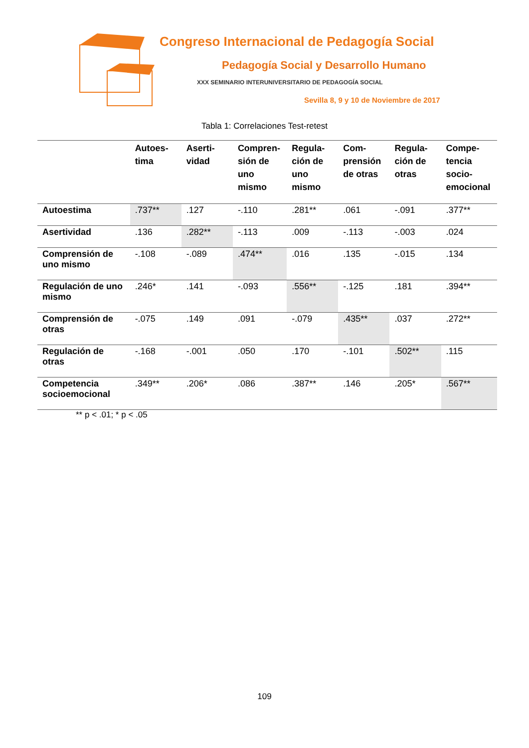Congreso Internacional de Pedagogía Social
Pedagogía Social y Desarrollo Humano
XXX SEMINARIO INTERUNIVERSITARIO DE PEDAGOGÍA SOCIAL
Sevilla 8, 9 y 10 de Noviembre de 2017
Tabla 1: Correlaciones Test-retest
| | Autoes-tima | Aserti-vidad | Compren-sión de uno mismo | Regula-ción de uno mismo | Com-prensión de otras | Regula-ción de otras | Compe-tencia socio-emocional |
| --- | --- | --- | --- | --- | --- | --- | --- |
| Autoestima | .737** | .127 | -.110 | .281** | .061 | -.091 | .377** |
| Asertividad | .136 | .282** | -.113 | .009 | -.113 | -.003 | .024 |
| Comprensión de uno mismo | -.108 | -.089 | .474** | .016 | .135 | -.015 | .134 |
| Regulación de uno mismo | .246* | .141 | -.093 | .556** | -.125 | .181 | .394** |
| Comprensión de otras | -.075 | .149 | .091 | -.079 | .435** | .037 | .272** |
| Regulación de otras | -.168 | -.001 | .050 | .170 | -.101 | .502** | .115 |
| Competencia socioemocional | .349** | .206* | .086 | .387** | .146 | .205* | .567** |
** p < .01; * p < .05
109